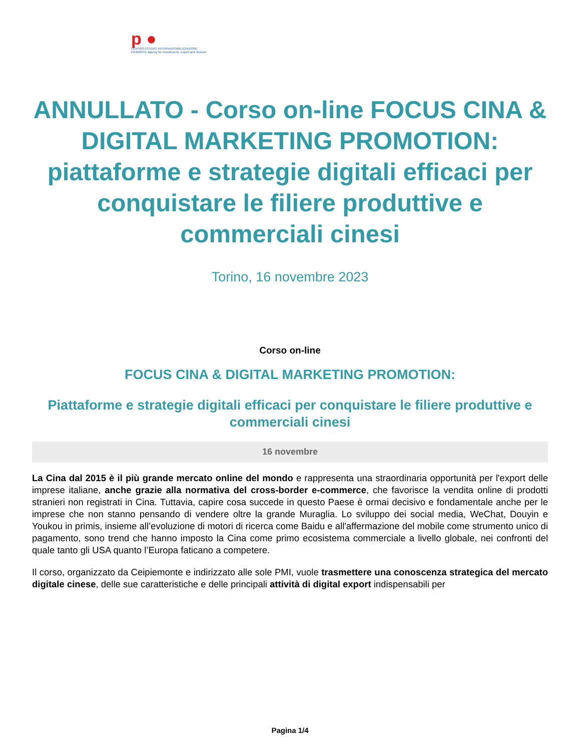p ●
CENTRO ESTERO INTERNAZIONALIZZAZIONE
PIEMONTE Agency for Investments, Export and Tourism
ANNULLATO - Corso on-line FOCUS CINA & DIGITAL MARKETING PROMOTION: piattaforme e strategie digitali efficaci per conquistare le filiere produttive e commerciali cinesi
Torino, 16 novembre 2023
Corso on-line
FOCUS CINA & DIGITAL MARKETING PROMOTION:
Piattaforme e strategie digitali efficaci per conquistare le filiere produttive e commerciali cinesi
16 novembre
La Cina dal 2015 è il più grande mercato online del mondo e rappresenta una straordinaria opportunità per l'export delle imprese italiane, anche grazie alla normativa del cross-border e-commerce, che favorisce la vendita online di prodotti stranieri non registrati in Cina. Tuttavia, capire cosa succede in questo Paese è ormai decisivo e fondamentale anche per le imprese che non stanno pensando di vendere oltre la grande Muraglia. Lo sviluppo dei social media, WeChat, Douyin e Youkou in primis, insieme all’evoluzione di motori di ricerca come Baidu e all'affermazione del mobile come strumento unico di pagamento, sono trend che hanno imposto la Cina come primo ecosistema commerciale a livello globale, nei confronti del quale tanto gli USA quanto l’Europa faticano a competere.
Il corso, organizzato da Ceipiemonte e indirizzato alle sole PMI, vuole trasmettere una conoscenza strategica del mercato digitale cinese, delle sue caratteristiche e delle principali attività di digital export indispensabili per
Pagina 1/4